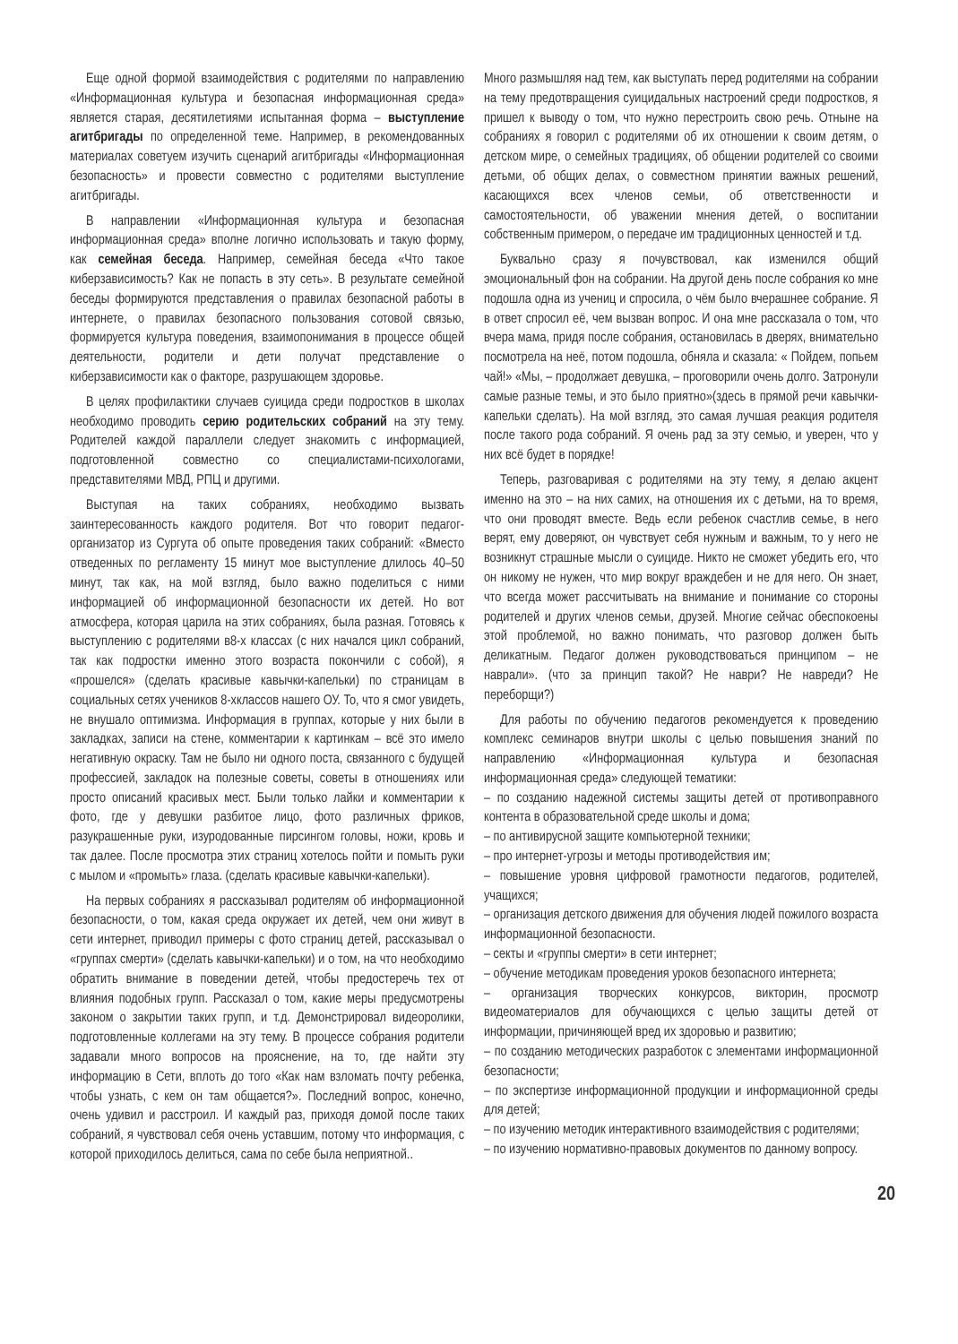Еще одной формой взаимодействия с родителями по направлению «Информационная культура и безопасная информационная среда» является старая, десятилетиями испытанная форма – выступление агитбригады по определенной теме. Например, в рекомендованных материалах советуем изучить сценарий агитбригады «Информационная безопасность» и провести совместно с родителями выступление агитбригады.
В направлении «Информационная культура и безопасная информационная среда» вполне логично использовать и такую форму, как семейная беседа. Например, семейная беседа «Что такое киберзависимость? Как не попасть в эту сеть». В результате семейной беседы формируются представления о правилах безопасной работы в интернете, о правилах безопасного пользования сотовой связью, формируется культура поведения, взаимопонимания в процессе общей деятельности, родители и дети получат представление о киберзависимости как о факторе, разрушающем здоровье.
В целях профилактики случаев суицида среди подростков в школах необходимо проводить серию родительских собраний на эту тему. Родителей каждой параллели следует знакомить с информацией, подготовленной совместно со специалистами-психологами, представителями МВД, РПЦ и другими.
Выступая на таких собраниях, необходимо вызвать заинтересованность каждого родителя. Вот что говорит педагог-организатор из Сургута об опыте проведения таких собраний: «Вместо отведенных по регламенту 15 минут мое выступление длилось 40–50 минут, так как, на мой взгляд, было важно поделиться с ними информацией об информационной безопасности их детей. Но вот атмосфера, которая царила на этих собраниях, была разная. Готовясь к выступлению с родителями в8-х классах (с них начался цикл собраний, так как подростки именно этого возраста покончили с собой), я «прошелся» (сделать красивые кавычки-капельки) по страницам в социальных сетях учеников 8-хклассов нашего ОУ. То, что я смог увидеть, не внушало оптимизма. Информация в группах, которые у них были в закладках, записи на стене, комментарии к картинкам – всё это имело негативную окраску. Там не было ни одного поста, связанного с будущей профессией, закладок на полезные советы, советы в отношениях или просто описаний красивых мест. Были только лайки и комментарии к фото, где у девушки разбитое лицо, фото различных фриков, разукрашенные руки, изуродованные пирсингом головы, ножи, кровь и так далее. После просмотра этих страниц хотелось пойти и помыть руки с мылом и «промыть» глаза. (сделать красивые кавычки-капельки).
На первых собраниях я рассказывал родителям об информационной безопасности, о том, какая среда окружает их детей, чем они живут в сети интернет, приводил примеры с фото страниц детей, рассказывал о «группах смерти» (сделать кавычки-капельки) и о том, на что необходимо обратить внимание в поведении детей, чтобы предостеречь тех от влияния подобных групп. Рассказал о том, какие меры предусмотрены законом о закрытии таких групп, и т.д. Демонстрировал видеоролики, подготовленные коллегами на эту тему. В процессе собрания родители задавали много вопросов на прояснение, на то, где найти эту информацию в Сети, вплоть до того «Как нам взломать почту ребенка, чтобы узнать, с кем он там общается?». Последний вопрос, конечно, очень удивил и расстроил. И каждый раз, приходя домой после таких собраний, я чувствовал себя очень уставшим, потому что информация, с которой приходилось делиться, сама по себе была неприятной..
Много размышляя над тем, как выступать перед родителями на собрании на тему предотвращения суицидальных настроений среди подростков, я пришел к выводу о том, что нужно перестроить свою речь. Отныне на собраниях я говорил с родителями об их отношении к своим детям, о детском мире, о семейных традициях, об общении родителей со своими детьми, об общих делах, о совместном принятии важных решений, касающихся всех членов семьи, об ответственности и самостоятельности, об уважении мнения детей, о воспитании собственным примером, о передаче им традиционных ценностей и т.д.
Буквально сразу я почувствовал, как изменился общий эмоциональный фон на собрании. На другой день после собрания ко мне подошла одна из учениц и спросила, о чём было вчерашнее собрание. Я в ответ спросил её, чем вызван вопрос. И она мне рассказала о том, что вчера мама, придя после собрания, остановилась в дверях, внимательно посмотрела на неё, потом подошла, обняла и сказала: « Пойдем, попьем чай!» «Мы, – продолжает девушка, – проговорили очень долго. Затронули самые разные темы, и это было приятно»(здесь в прямой речи кавычки-капельки сделать). На мой взгляд, это самая лучшая реакция родителя после такого рода собраний. Я очень рад за эту семью, и уверен, что у них всё будет в порядке!
Теперь, разговаривая с родителями на эту тему, я делаю акцент именно на это – на них самих, на отношения их с детьми, на то время, что они проводят вместе. Ведь если ребенок счастлив семье, в него верят, ему доверяют, он чувствует себя нужным и важным, то у него не возникнут страшные мысли о суициде. Никто не сможет убедить его, что он никому не нужен, что мир вокруг враждебен и не для него. Он знает, что всегда может рассчитывать на внимание и понимание со стороны родителей и других членов семьи, друзей. Многие сейчас обеспокоены этой проблемой, но важно понимать, что разговор должен быть деликатным. Педагог должен руководствоваться принципом – не наврали». (что за принцип такой? Не наври? Не навреди? Не переборщи?)
Для работы по обучению педагогов рекомендуется к проведению комплекс семинаров внутри школы с целью повышения знаний по направлению «Информационная культура и безопасная информационная среда» следующей тематики:
– по созданию надежной системы защиты детей от противоправного контента в образовательной среде школы и дома;
– по антивирусной защите компьютерной техники;
– про интернет-угрозы и методы противодействия им;
– повышение уровня цифровой грамотности педагогов, родителей, учащихся;
– организация детского движения для обучения людей пожилого возраста информационной безопасности.
– секты и «группы смерти» в сети интернет;
– обучение методикам проведения уроков безопасного интернета;
– организация творческих конкурсов, викторин, просмотр видеоматериалов для обучающихся с целью защиты детей от информации, причиняющей вред их здоровью и развитию;
– по созданию методических разработок с элементами информационной безопасности;
– по экспертизе информационной продукции и информационной среды для детей;
– по изучению методик интерактивного взаимодействия с родителями;
– по изучению нормативно-правовых документов по данному вопросу.
20